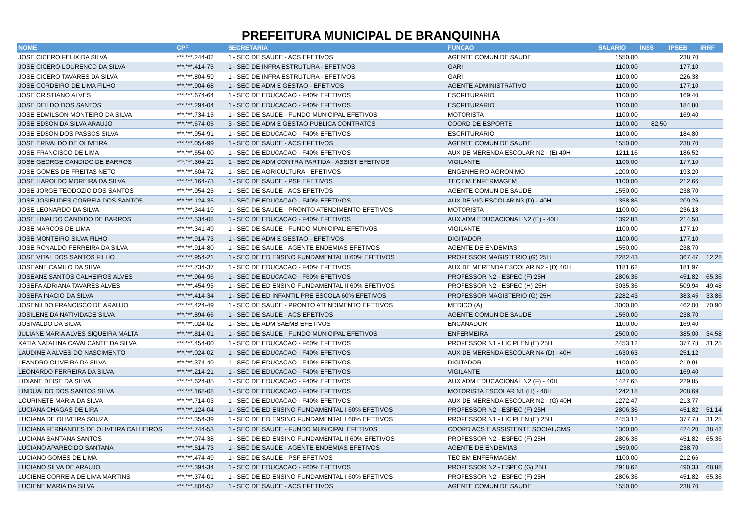PREFEITURA MUNICIPAL DE BRANQUINHA
| NOME | CPF | SECRETARIA | FUNCAO | SALARIO | INSS | IPSEB | IRRF |
| --- | --- | --- | --- | --- | --- | --- | --- |
| JOSE CICERO FELIX DA SILVA | ***.***.244-02 | 1 - SEC DE SAUDE - ACS EFETIVOS | AGENTE COMUN DE SAUDE | 1550,00 | | 238,70 | |
| JOSE CICERO LOURENCO DA SILVA | ***.***.414-75 | 1 - SEC DE INFRA ESTRUTURA - EFETIVOS | GARI | 1100,00 | | 177,10 | |
| JOSE CICERO TAVARES DA SILVA | ***.***.804-59 | 1 - SEC DE INFRA ESTRUTURA - EFETIVOS | GARI | 1100,00 | | 226,38 | |
| JOSE CORDEIRO DE LIMA FILHO | ***.***.904-68 | 1 - SEC DE ADM E GESTAO - EFETIVOS | AGENTE ADMINISTRATIVO | 1100,00 | | 177,10 | |
| JOSE CRISTIANO ALVES | ***.***.674-64 | 1 - SEC DE EDUCACAO - F40% EFETIVOS | ESCRITURARIO | 1100,00 | | 169,40 | |
| JOSE DEILDO DOS SANTOS | ***.***.294-04 | 1 - SEC DE EDUCACAO - F40% EFETIVOS | ESCRITURARIO | 1100,00 | | 184,80 | |
| JOSE EDMILSON MONTEIRO DA SILVA | ***.***.734-15 | 1 - SEC DE SAUDE - FUNDO MUNICIPAL EFETIVOS | MOTORISTA | 1100,00 | | 169,40 | |
| JOSE EDSON DA SILVA ARAUJO | ***.***.674-05 | 3 - SEC DE ADM E GESTAO PUBLICA CONTRATOS | COORD DE ESPORTE | 1100,00 | 82,50 | | |
| JOSE EDSON DOS PASSOS SILVA | ***.***.954-91 | 1 - SEC DE EDUCACAO - F40% EFETIVOS | ESCRITURARIO | 1100,00 | | 184,80 | |
| JOSE ERIVALDO DE OLIVEIRA | ***.***.054-99 | 1 - SEC DE SAUDE - ACS EFETIVOS | AGENTE COMUN DE SAUDE | 1550,00 | | 238,70 | |
| JOSE FRANCISCO DE LIMA | ***.***.654-00 | 1 - SEC DE EDUCACAO - F40% EFETIVOS | AUX DE MERENDA ESCOLAR N2 - (E) 40H | 1211,16 | | 186,52 | |
| JOSE GEORGE CANDIDO DE BARROS | ***.***.364-21 | 1 - SEC DE ADM CONTRA PARTIDA - ASSIST EFETIVOS | VIGILANTE | 1100,00 | | 177,10 | |
| JOSE GOMES DE FREITAS NETO | ***.***.604-72 | 1 - SEC DE AGRICULTURA - EFETIVOS | ENGENHEIRO AGRONIMO | 1200,00 | | 193,20 | |
| JOSE HAROLDO MOREIRA DA SILVA | ***.***.164-73 | 1 - SEC DE SAUDE - PSF EFETIVOS | TEC EM ENFERMAGEM | 1100,00 | | 212,66 | |
| JOSE JORGE TEODOZIO DOS SANTOS | ***.***.954-25 | 1 - SEC DE SAUDE - ACS EFETIVOS | AGENTE COMUN DE SAUDE | 1550,00 | | 238,70 | |
| JOSE JOSIEUDES CORREIA DOS SANTOS | ***.***.124-35 | 1 - SEC DE EDUCACAO - F40% EFETIVOS | AUX DE VIG ESCOLAR N3 (D) - 40H | 1358,86 | | 209,26 | |
| JOSE LEONARDO DA SILVA | ***.***.344-19 | 1 - SEC DE SAUDE - PRONTO ATENDIMENTO EFETIVOS | MOTORISTA | 1100,00 | | 236,13 | |
| JOSE LINALDO CANDIDO DE BARROS | ***.***.534-08 | 1 - SEC DE EDUCACAO - F40% EFETIVOS | AUX ADM EDUCACIONAL N2 (E) - 40H | 1392,83 | | 214,50 | |
| JOSE MARCOS DE LIMA | ***.***.341-49 | 1 - SEC DE SAUDE - FUNDO MUNICIPAL EFETIVOS | VIGILANTE | 1100,00 | | 177,10 | |
| JOSE MONTEIRO SILVA FILHO | ***.***.914-73 | 1 - SEC DE ADM E GESTAO - EFETIVOS | DIGITADOR | 1100,00 | | 177,10 | |
| JOSE RONALDO FERREIRA DA SILVA | ***.***.914-80 | 1 - SEC DE SAUDE - AGENTE ENDEMIAS EFETIVOS | AGENTE DE ENDEMIAS | 1550,00 | | 238,70 | |
| JOSE VITAL DOS SANTOS FILHO | ***.***.954-21 | 1 - SEC DE ED ENSINO FUNDAMENTAL II 60% EFETIVOS | PROFESSOR MAGISTERIO (G) 25H | 2282,43 | | 367,47 | 12,28 |
| JOSEANE CAMILO DA SILVA | ***.***.734-37 | 1 - SEC DE EDUCACAO - F40% EFETIVOS | AUX DE MERENDA ESCOLAR N2 - (D) 40H | 1181,62 | | 181,97 | |
| JOSEANE SANTOS CALHEIROS ALVES | ***.***.964-96 | 1 - SEC DE EDUCACAO - F60% EFETIVOS | PROFESSOR N2 - ESPEC (F) 25H | 2806,36 | | 451,82 | 65,36 |
| JOSEFA ADRIANA TAVARES ALVES | ***.***.454-95 | 1 - SEC DE ED ENSINO FUNDAMENTAL II 60% EFETIVOS | PROFESSOR N2 - ESPEC (H) 25H | 3035,36 | | 509,94 | 49,48 |
| JOSEFA INACIO DA SILVA | ***.***.414-34 | 1 - SEC DE ED INFANTIL PRE ESCOLA 60% EFETIVOS | PROFESSOR MAGISTERIO (G) 25H | 2282,43 | | 383,45 | 33,86 |
| JOSENILDO FRANCISCO DE ARAUJO | ***.***.424-49 | 1 - SEC DE SAUDE - PRONTO ATENDIMENTO EFETIVOS | MEDICO (A) | 3000,00 | | 462,00 | 70,90 |
| JOSILENE DA NATIVIDADE SILVA | ***.***.894-66 | 1 - SEC DE SAUDE - ACS EFETIVOS | AGENTE COMUN DE SAUDE | 1550,00 | | 238,70 | |
| JOSIVALDO DA SILVA | ***.***.024-02 | 1 - SEC DE ADM SAEMB EFETIVOS | ENCANADOR | 1100,00 | | 169,40 | |
| JULIANE MARIA ALVES SIQUEIRA MALTA | ***.***.814-01 | 1 - SEC DE SAUDE - FUNDO MUNICIPAL EFETIVOS | ENFERMEIRA | 2500,00 | | 385,00 | 34,58 |
| KATIA NATALINA CAVALCANTE DA SILVA | ***.***.454-00 | 1 - SEC DE EDUCACAO - F60% EFETIVOS | PROFESSOR N1 - LIC PLEN (E) 25H | 2453,12 | | 377,78 | 31,25 |
| LAUDINEIA ALVES DO NASCIMENTO | ***.***.024-02 | 1 - SEC DE EDUCACAO - F40% EFETIVOS | AUX DE MERENDA ESCOLAR N4 (D) - 40H | 1630,63 | | 251,12 | |
| LEANDRO OLIVEIRA DA SILVA | ***.***.374-40 | 1 - SEC DE EDUCACAO - F40% EFETIVOS | DIGITADOR | 1100,00 | | 219,91 | |
| LEONARDO FERREIRA DA SILVA | ***.***.214-21 | 1 - SEC DE EDUCACAO - F40% EFETIVOS | VIGILANTE | 1100,00 | | 169,40 | |
| LIDIANE DEISE DA SILVA | ***.***.624-85 | 1 - SEC DE EDUCACAO - F40% EFETIVOS | AUX ADM EDUCACIONAL N2 (F) - 40H | 1427,65 | | 229,85 | |
| LINDUALDO DOS SANTOS SILVA | ***.***.168-08 | 1 - SEC DE EDUCACAO - F40% EFETIVOS | MOTORISTA ESCOLAR N1 (H) - 40H | 1242,18 | | 208,69 | |
| LOURINETE MARIA DA SILVA | ***.***.714-03 | 1 - SEC DE EDUCACAO - F40% EFETIVOS | AUX DE MERENDA ESCOLAR N2 - (G) 40H | 1272,47 | | 213,77 | |
| LUCIANA CHAGAS DE LIRA | ***.***.124-04 | 1 - SEC DE ED ENSINO FUNDAMENTAL I 60% EFETIVOS | PROFESSOR N2 - ESPEC (F) 25H | 2806,36 | | 451,82 | 51,14 |
| LUCIANA DE OLIVEIRA SOUZA | ***.***.354-39 | 1 - SEC DE ED ENSINO FUNDAMENTAL I 60% EFETIVOS | PROFESSOR N1 - LIC PLEN (E) 25H | 2453,12 | | 377,78 | 31,25 |
| LUCIANA FERNANDES DE OLIVEIRA CALHEIROS | ***.***.744-53 | 1 - SEC DE SAUDE - FUNDO MUNICIPAL EFETIVOS | COORD ACS E ASSISTENTE SOCIAL/CMS | 1300,00 | | 424,20 | 38,42 |
| LUCIANA SANTANA SANTOS | ***.***.074-38 | 1 - SEC DE ED ENSINO FUNDAMENTAL II 60% EFETIVOS | PROFESSOR N2 - ESPEC (F) 25H | 2806,36 | | 451,82 | 65,36 |
| LUCIANO APARECIDO SANTANA | ***.***.514-73 | 1 - SEC DE SAUDE - AGENTE ENDEMIAS EFETIVOS | AGENTE DE ENDEMIAS | 1550,00 | | 238,70 | |
| LUCIANO GOMES DE LIMA | ***.***.474-49 | 1 - SEC DE SAUDE - PSF EFETIVOS | TEC EM ENFERMAGEM | 1100,00 | | 212,66 | |
| LUCIANO SILVA DE ARAUJO | ***.***.394-34 | 1 - SEC DE EDUCACAO - F60% EFETIVOS | PROFESSOR N2 - ESPEC (G) 25H | 2918,62 | | 490,33 | 68,88 |
| LUCIENE CORREIA DE LIMA MARTINS | ***.***.374-01 | 1 - SEC DE ED ENSINO FUNDAMENTAL I 60% EFETIVOS | PROFESSOR N2 - ESPEC (F) 25H | 2806,36 | | 451,82 | 65,36 |
| LUCIENE MARIA DA SILVA | ***.***.804-52 | 1 - SEC DE SAUDE - ACS EFETIVOS | AGENTE COMUN DE SAUDE | 1550,00 | | 238,70 | |